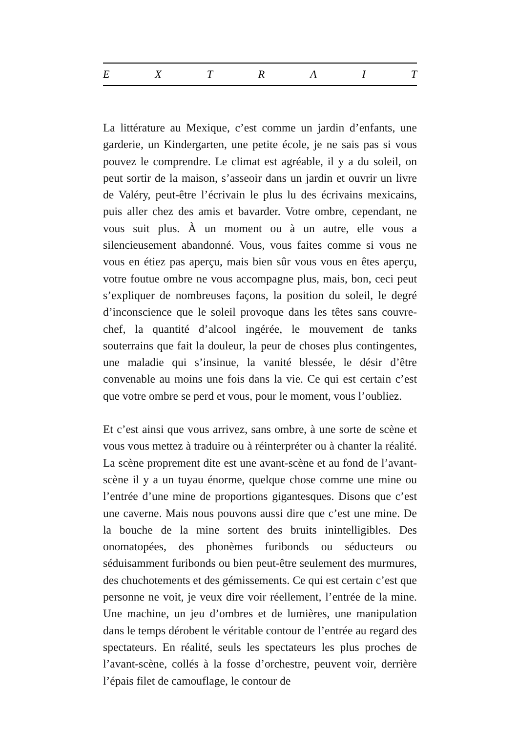E X T R A I T
La littérature au Mexique, c’est comme un jardin d’enfants, une garderie, un Kindergarten, une petite école, je ne sais pas si vous pouvez le comprendre. Le climat est agréable, il y a du soleil, on peut sortir de la maison, s’asseoir dans un jardin et ouvrir un livre de Valéry, peut-être l’écrivain le plus lu des écrivains mexicains, puis aller chez des amis et bavarder. Votre ombre, cependant, ne vous suit plus. À un moment ou à un autre, elle vous a silencieusement abandonné. Vous, vous faites comme si vous ne vous en étiez pas aperçu, mais bien sûr vous vous en êtes aperçu, votre foutue ombre ne vous accompagne plus, mais, bon, ceci peut s’expliquer de nombreuses façons, la position du soleil, le degré d’inconscience que le soleil provoque dans les têtes sans couvre-chef, la quantité d’alcool ingérée, le mouvement de tanks souterrains que fait la douleur, la peur de choses plus contingentes, une maladie qui s’insinue, la vanité blessée, le désir d’être convenable au moins une fois dans la vie. Ce qui est certain c’est que votre ombre se perd et vous, pour le moment, vous l’oubliez.
Et c’est ainsi que vous arrivez, sans ombre, à une sorte de scène et vous vous mettez à traduire ou à réinterpréter ou à chanter la réalité. La scène proprement dite est une avant-scène et au fond de l’avant-scène il y a un tuyau énorme, quelque chose comme une mine ou l’entrée d’une mine de proportions gigantesques. Disons que c’est une caverne. Mais nous pouvons aussi dire que c’est une mine. De la bouche de la mine sortent des bruits inintelligibles. Des onomatopées, des phonèmes furibonds ou séducteurs ou séduisamment furibonds ou bien peut-être seulement des murmures, des chuchotements et des gémissements. Ce qui est certain c’est que personne ne voit, je veux dire voir réellement, l’entrée de la mine. Une machine, un jeu d’ombres et de lumières, une manipulation dans le temps dérobent le véritable contour de l’entrée au regard des spectateurs. En réalité, seuls les spectateurs les plus proches de l’avant-scène, collés à la fosse d’orchestre, peuvent voir, derrière l’épais filet de camouflage, le contour de